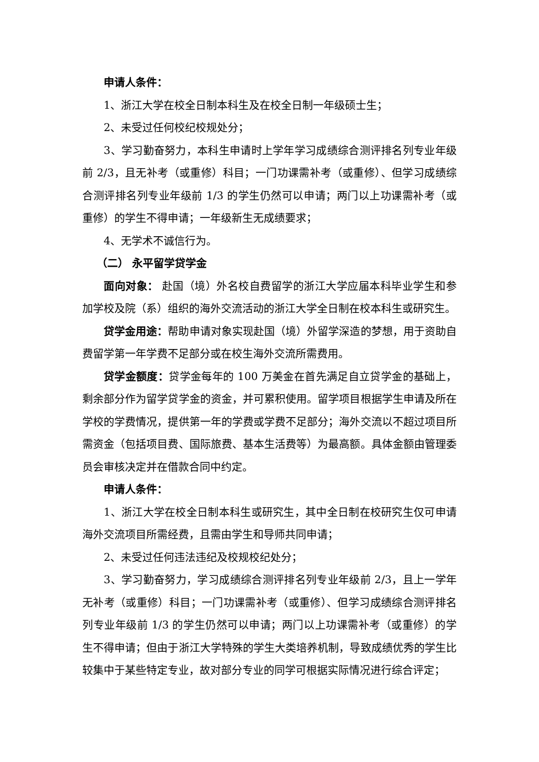申请人条件：
1、浙江大学在校全日制本科生及在校全日制一年级硕士生；
2、未受过任何校纪校规处分；
3、学习勤奋努力，本科生申请时上学年学习成绩综合测评排名列专业年级前 2/3，且无补考（或重修）科目；一门功课需补考（或重修）、但学习成绩综合测评排名列专业年级前 1/3 的学生仍然可以申请；两门以上功课需补考（或重修）的学生不得申请；一年级新生无成绩要求；
4、无学术不诚信行为。
（二） 永平留学贷学金
面向对象： 赴国（境）外名校自费留学的浙江大学应届本科毕业学生和参加学校及院（系）组织的海外交流活动的浙江大学全日制在校本科生或研究生。
贷学金用途：帮助申请对象实现赴国（境）外留学深造的梦想，用于资助自费留学第一年学费不足部分或在校生海外交流所需费用。
贷学金额度：贷学金每年的 100 万美金在首先满足自立贷学金的基础上，剩余部分作为留学贷学金的资金，并可累积使用。留学项目根据学生申请及所在学校的学费情况，提供第一年的学费或学费不足部分；海外交流以不超过项目所需资金（包括项目费、国际旅费、基本生活费等）为最高额。具体金额由管理委员会审核决定并在借款合同中约定。
申请人条件：
1、浙江大学在校全日制本科生或研究生，其中全日制在校研究生仅可申请海外交流项目所需经费，且需由学生和导师共同申请；
2、未受过任何违法违纪及校规校纪处分；
3、学习勤奋努力，学习成绩综合测评排名列专业年级前 2/3，且上一学年无补考（或重修）科目；一门功课需补考（或重修）、但学习成绩综合测评排名列专业年级前 1/3 的学生仍然可以申请；两门以上功课需补考（或重修）的学生不得申请；但由于浙江大学特殊的学生大类培养机制，导致成绩优秀的学生比较集中于某些特定专业，故对部分专业的同学可根据实际情况进行综合评定；